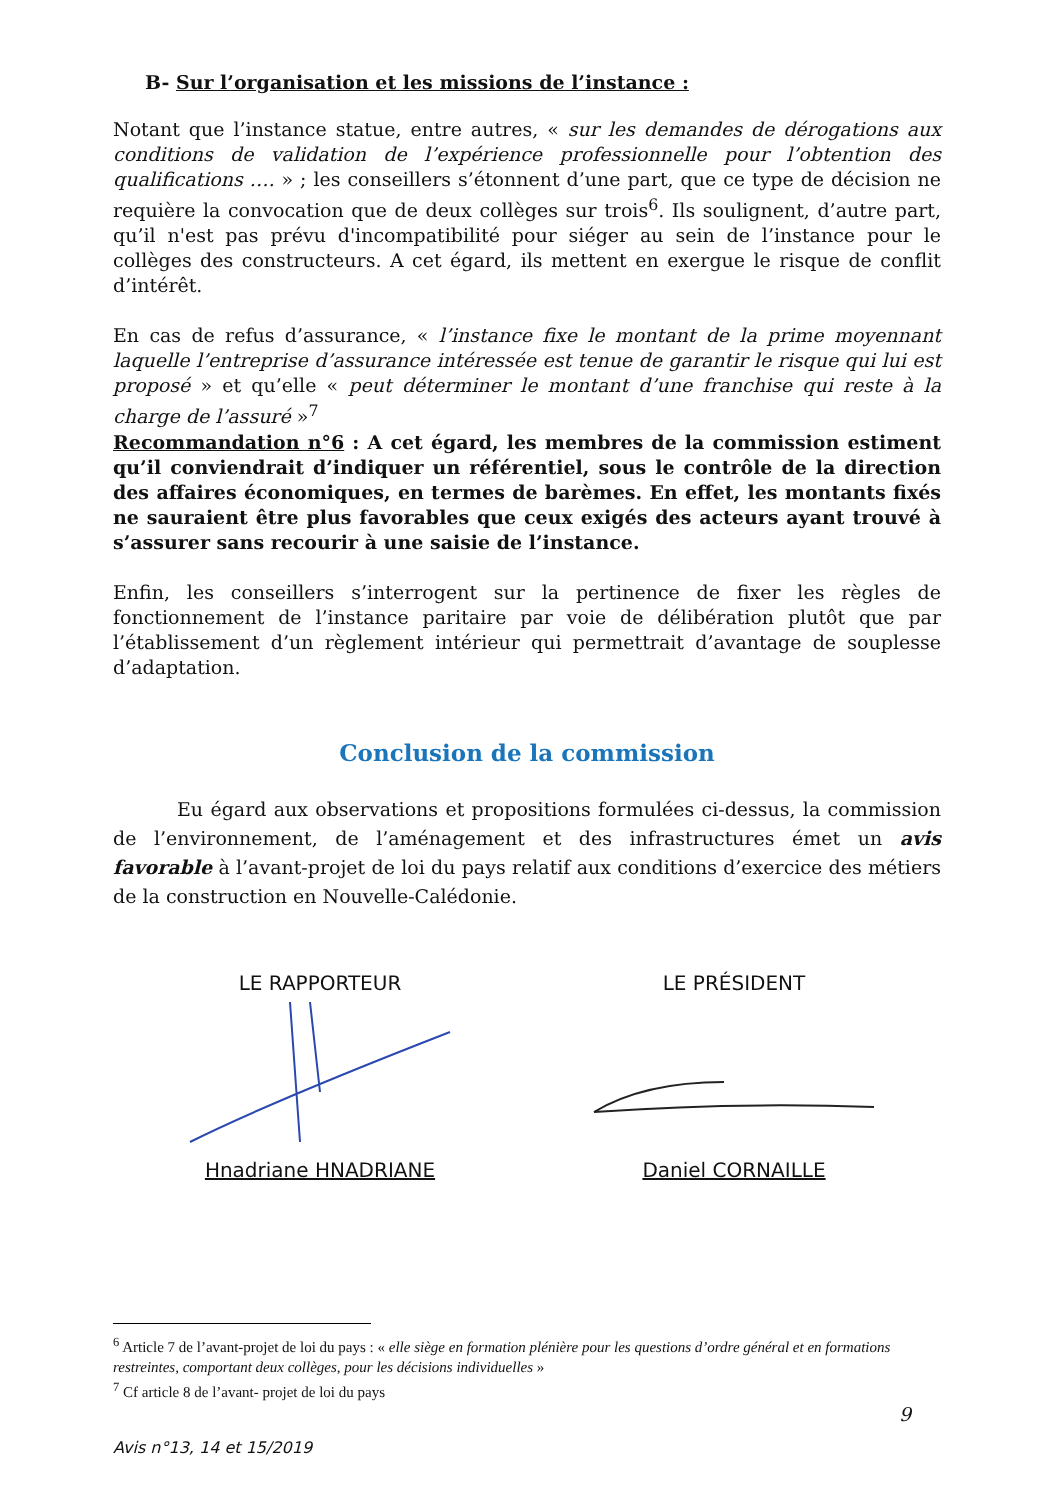B- Sur l’organisation et les missions de l’instance :
Notant que l’instance statue, entre autres, « sur les demandes de dérogations aux conditions de validation de l’expérience professionnelle pour l’obtention des qualifications …. » ; les conseillers s’étonnent d’une part, que ce type de décision ne requière la convocation que de deux collèges sur trois<sup>6</sup>. Ils soulignent, d’autre part, qu’il n'est pas prévu d'incompatibilité pour siéger au sein de l’instance pour le collèges des constructeurs. A cet égard, ils mettent en exergue le risque de conflit d’intérêt.
En cas de refus d’assurance, « l’instance fixe le montant de la prime moyennant laquelle l’entreprise d’assurance intéressée est tenue de garantir le risque qui lui est proposé » et qu’elle « peut déterminer le montant d’une franchise qui reste à la charge de l’assuré »<sup>7</sup>
Recommandation n°6 : A cet égard, les membres de la commission estiment qu’il conviendrait d’indiquer un référentiel, sous le contrôle de la direction des affaires économiques, en termes de barèmes. En effet, les montants fixés ne sauraient être plus favorables que ceux exigés des acteurs ayant trouvé à s’assurer sans recourir à une saisie de l’instance.
Enfin, les conseillers s’interrogent sur la pertinence de fixer les règles de fonctionnement de l’instance paritaire par voie de délibération plutôt que par l’établissement d’un règlement intérieur qui permettrait d’avantage de souplesse d’adaptation.
Conclusion de la commission
Eu égard aux observations et propositions formulées ci-dessus, la commission de l’environnement, de l’aménagement et des infrastructures émet un avis favorable à l’avant-projet de loi du pays relatif aux conditions d’exercice des métiers de la construction en Nouvelle-Calédonie.
LE RAPPORTEURHnadriane HNADRIANE
LE PRÉSIDENTDaniel CORNAILLE
<sup>6</sup> Article 7 de l’avant-projet de loi du pays : « elle siège en formation plénière pour les questions d’ordre général et en formations restreintes, comportant deux collèges, pour les décisions individuelles »
<sup>7</sup> Cf article 8 de l’avant- projet de loi du pays
9
Avis n°13, 14 et 15/2019